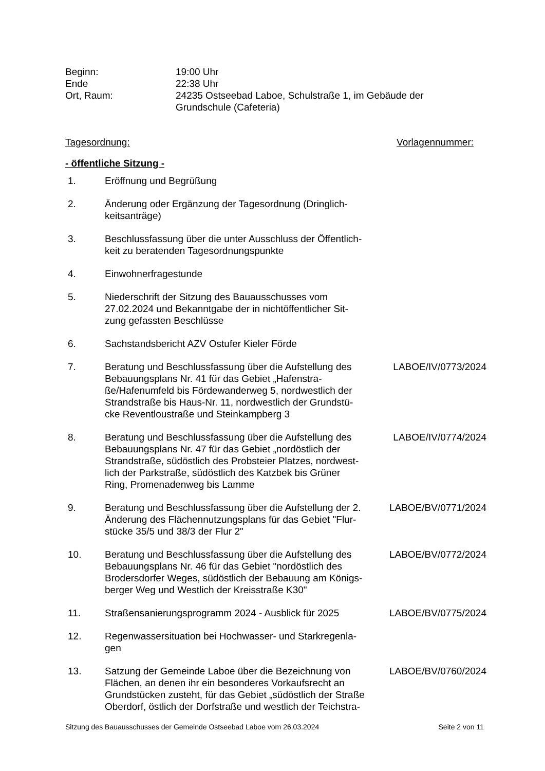Beginn: 19:00 Uhr
Ende 22:38 Uhr
Ort, Raum: 24235 Ostseebad Laboe, Schulstraße 1, im Gebäude der
Grundschule (Cafeteria)
Tagesordnung: Vorlagennummer:
- öffentliche Sitzung -
1. Eröffnung und Begrüßung
2. Änderung oder Ergänzung der Tagesordnung (Dringlich-
keitsanträge)
3. Beschlussfassung über die unter Ausschluss der Öffentlich-
keit zu beratenden Tagesordnungspunkte
4. Einwohnerfragestunde
5. Niederschrift der Sitzung des Bauausschusses vom
27.02.2024 und Bekanntgabe der in nichtöffentlicher Sit-
zung gefassten Beschlüsse
6. Sachstandsbericht AZV Ostufer Kieler Förde
7. Beratung und Beschlussfassung über die Aufstellung des
Bebauungsplans Nr. 41 für das Gebiet „Hafenstra-
ße/Hafenumfeld bis Fördewanderweg 5, nordwestlich der
Strandstraße bis Haus-Nr. 11, nordwestlich der Grundstü-
cke Reventloustraße und Steinkampberg 3
LABOE/IV/0773/2024
8. Beratung und Beschlussfassung über die Aufstellung des
Bebauungsplans Nr. 47 für das Gebiet „nordöstlich der
Strandstraße, südöstlich des Probsteier Platzes, nordwest-
lich der Parkstraße, südöstlich des Katzbek bis Grüner
Ring, Promenadenweg bis Lamme
LABOE/IV/0774/2024
9. Beratung und Beschlussfassung über die Aufstellung der 2.
Änderung des Flächennutzungsplans für das Gebiet "Flur-
stücke 35/5 und 38/3 der Flur 2"
LABOE/BV/0771/2024
10. Beratung und Beschlussfassung über die Aufstellung des
Bebauungsplans Nr. 46 für das Gebiet "nordöstlich des
Brodersdorfer Weges, südöstlich der Bebauung am Königs-
berger Weg und Westlich der Kreisstraße K30"
LABOE/BV/0772/2024
11. Straßensanierungsprogramm 2024 - Ausblick für 2025
LABOE/BV/0775/2024
12. Regenwassersituation bei Hochwasser- und Starkregenla-
gen
13. Satzung der Gemeinde Laboe über die Bezeichnung von
Flächen, an denen ihr ein besonderes Vorkaufsrecht an
Grundstücken zusteht, für das Gebiet „südöstlich der Straße
Oberdorf, östlich der Dorfstraße und westlich der Teichstra-
LABOE/BV/0760/2024
Sitzung des Bauausschusses der Gemeinde Ostseebad Laboe vom 26.03.2024 Seite 2 von 11